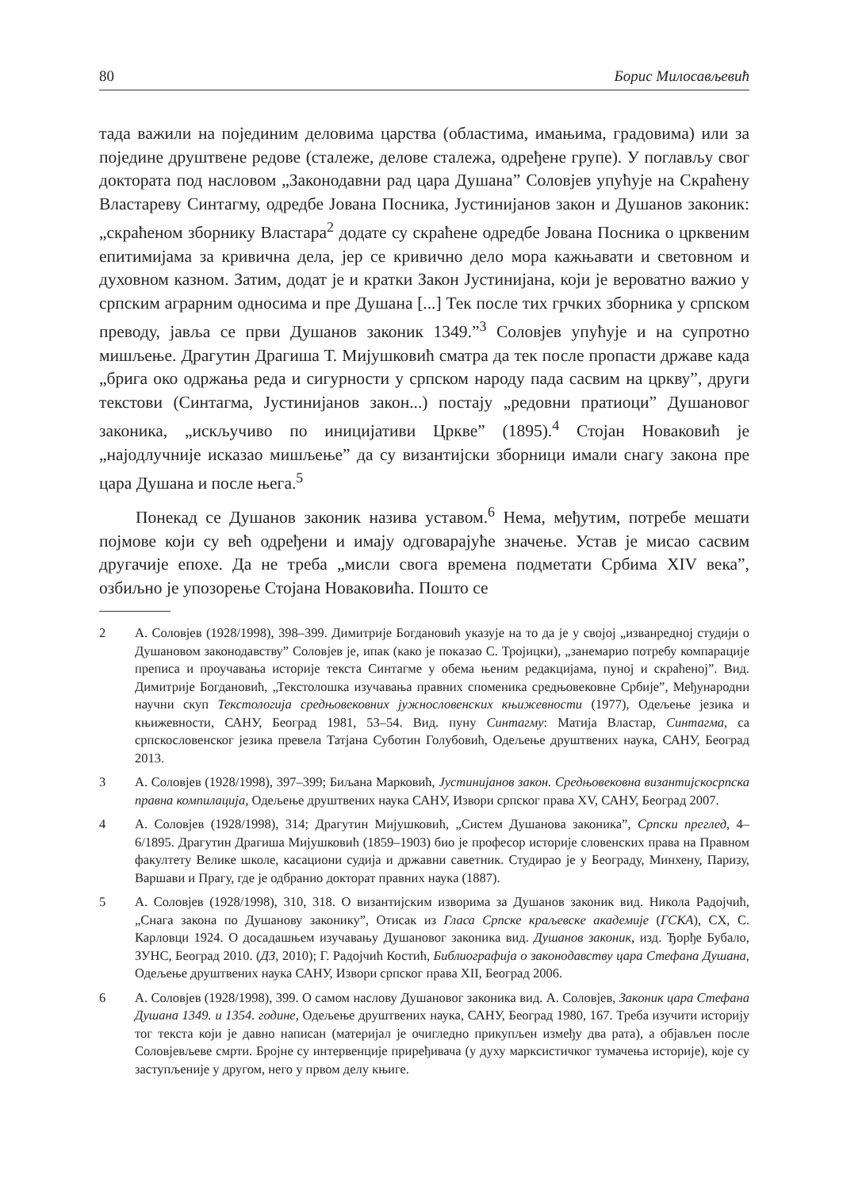80 Борис Милосављевић
тада важили на појединим деловима царства (областима, имањима, градовима) или за поједине друштвене редове (сталеже, делове сталежа, одређене групе). У поглављу свог доктората под насловом „Законодавни рад цара Душана” Соловјев упућује на Скраћену Властареву Синтагму, одредбе Јована Посника, Јустинијанов закон и Душанов законик: „скраћеном зборнику Властара<sup>2</sup> додате су скраћене одредбе Јована Посника о црквеним епитимијама за кривична дела, јер се кривично дело мора кажњавати и световном и духовном казном. Затим, додат је и кратки Закон Јустинијана, који је вероватно важио у српским аграрним односима и пре Душана [...] Тек после тих грчких зборника у српском преводу, јавља се први Душанов законик 1349.”<sup>3</sup> Соловјев упућује и на супротно мишљење. Драгутин Драгиша Т. Мијушковић сматра да тек после пропасти државе када „брига око одржања реда и сигурности у српском народу пада сасвим на цркву”, други текстови (Синтагма, Јустинијанов закон...) постају „редовни пратиоци” Душановог законика, „искључиво по иницијативи Цркве” (1895).<sup>4</sup> Стојан Новаковић је „најодлучније исказао мишљење” да су византијски зборници имали снагу закона пре цара Душана и после њега.<sup>5</sup>
Понекад се Душанов законик назива уставом.<sup>6</sup> Нема, међутим, потребе мешати појмове који су већ одређени и имају одговарајуће значење. Устав је мисао сасвим другачије епохе. Да не треба „мисли свога времена подметати Србима XIV века”, озбиљно је упозорење Стојана Новаковића. Пошто се
2 А. Соловјев (1928/1998), 398–399. Димитрије Богдановић указује на то да је у својој „изванредној студији о Душановом законодавству” Соловјев је, ипак (како је показао С. Тројицки), „занемарио потребу компарације преписа и проучавања историје текста Синтагме у обема њеним редакцијама, пуној и скраћеној”. Вид. Димитрије Богдановић, „Текстолошка изучавања правних споменика средњовековне Србије”, Међународни научни скуп Текстологија средњовековних јужнословенских књижевности (1977), Одељење језика и књижевности, САНУ, Београд 1981, 53–54. Вид. пуну Синтагму: Матија Властар, Синтагма, са српскословенског језика превела Татјана Суботин Голубовић, Одељење друштвених наука, САНУ, Београд 2013.
3 А. Соловјев (1928/1998), 397–399; Биљана Марковић, Јустинијанов закон. Средњовековна византијскосрпска правна компилација, Одељење друштвених наука САНУ, Извори српског права XV, САНУ, Београд 2007.
4 А. Соловјев (1928/1998), 314; Драгутин Мијушковић, „Систем Душанова законика”, Српски преглед, 4–6/1895. Драгутин Драгиша Мијушковић (1859–1903) био је професор историје словенских права на Правном факултету Велике школе, касациони судија и државни саветник. Студирао је у Београду, Минхену, Паризу, Варшави и Прагу, где је одбранио докторат правних наука (1887).
5 А. Соловјев (1928/1998), 310, 318. О византијским изворима за Душанов законик вид. Никола Радојчић, „Снага закона по Душанову законику”, Отисак из Гласа Српске краљевске академије (ГСКА), CX, С. Карловци 1924. О досадашњем изучавању Душановог законика вид. Душанов законик, изд. Ђорђе Бубало, ЗУНС, Београд 2010. (ДЗ, 2010); Г. Радојчић Костић, Библиографија о законодавству цара Стефана Душана, Одељење друштвених наука САНУ, Извори српског права XII, Београд 2006.
6 А. Соловјев (1928/1998), 399. О самом наслову Душановог законика вид. А. Соловјев, Законик цара Стефана Душана 1349. и 1354. године, Одељење друштвених наука, САНУ, Београд 1980, 167. Треба изучити историју тог текста који је давно написан (материјал је очигледно прикупљен између два рата), а објављен после Соловјевљеве смрти. Бројне су интервенције приређивача (у духу марксистичког тумачења историје), које су заступљеније у другом, него у првом делу књиге.